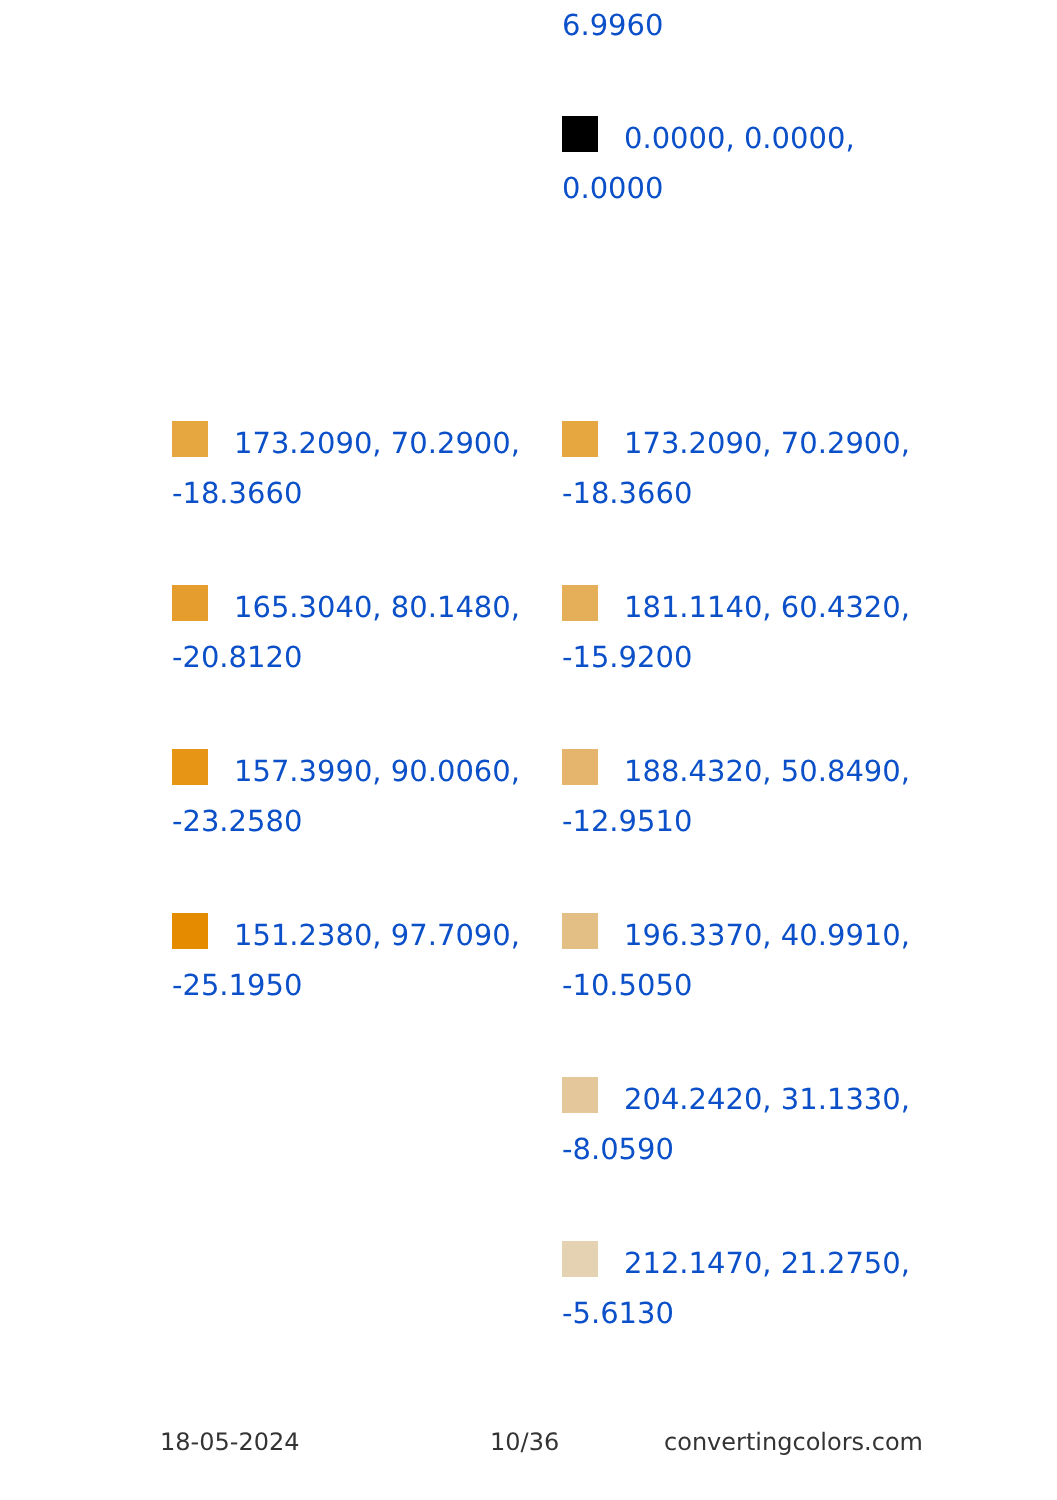6.9960
0.0000, 0.0000, 0.0000
173.2090, 70.2900, -18.3660
173.2090, 70.2900, -18.3660
165.3040, 80.1480, -20.8120
181.1140, 60.4320, -15.9200
157.3990, 90.0060, -23.2580
188.4320, 50.8490, -12.9510
151.2380, 97.7090, -25.1950
196.3370, 40.9910, -10.5050
204.2420, 31.1330, -8.0590
212.1470, 21.2750, -5.6130
18-05-2024 10/36 convertingcolors.com